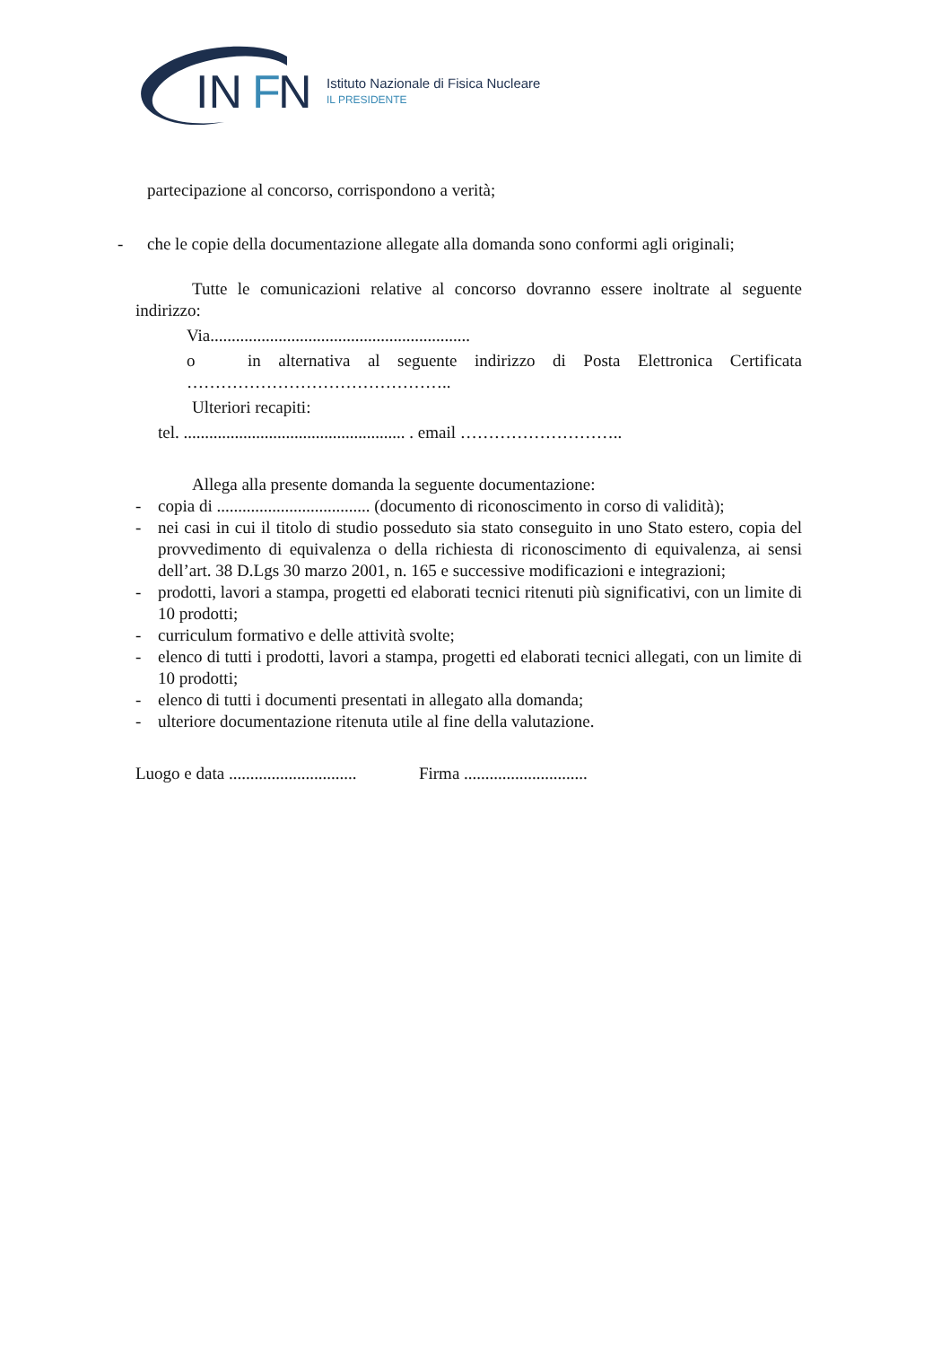IN
F
N
Istituto Nazionale di Fisica Nucleare
IL PRESIDENTE
partecipazione al concorso, corrispondono a verità;
- che le copie della documentazione allegate alla domanda sono conformi agli originali;
Tutte le comunicazioni relative al concorso dovranno essere inoltrate al seguente indirizzo:
Via.............................................................
o in alternativa al seguente indirizzo di Posta Elettronica Certificata ………………………………………..
Ulteriori recapiti:
tel. .................................................... . email ………………………..
Allega alla presente domanda la seguente documentazione:
- copia di .................................... (documento di riconoscimento in corso di validità);
- nei casi in cui il titolo di studio posseduto sia stato conseguito in uno Stato estero, copia del provvedimento di equivalenza o della richiesta di riconoscimento di equivalenza, ai sensi dell’art. 38 D.Lgs 30 marzo 2001, n. 165 e successive modificazioni e integrazioni;
- prodotti, lavori a stampa, progetti ed elaborati tecnici ritenuti più significativi, con un limite di 10 prodotti;
- curriculum formativo e delle attività svolte;
- elenco di tutti i prodotti, lavori a stampa, progetti ed elaborati tecnici allegati, con un limite di 10 prodotti;
- elenco di tutti i documenti presentati in allegato alla domanda;
- ulteriore documentazione ritenuta utile al fine della valutazione.
Luogo e data .............................. Firma .............................